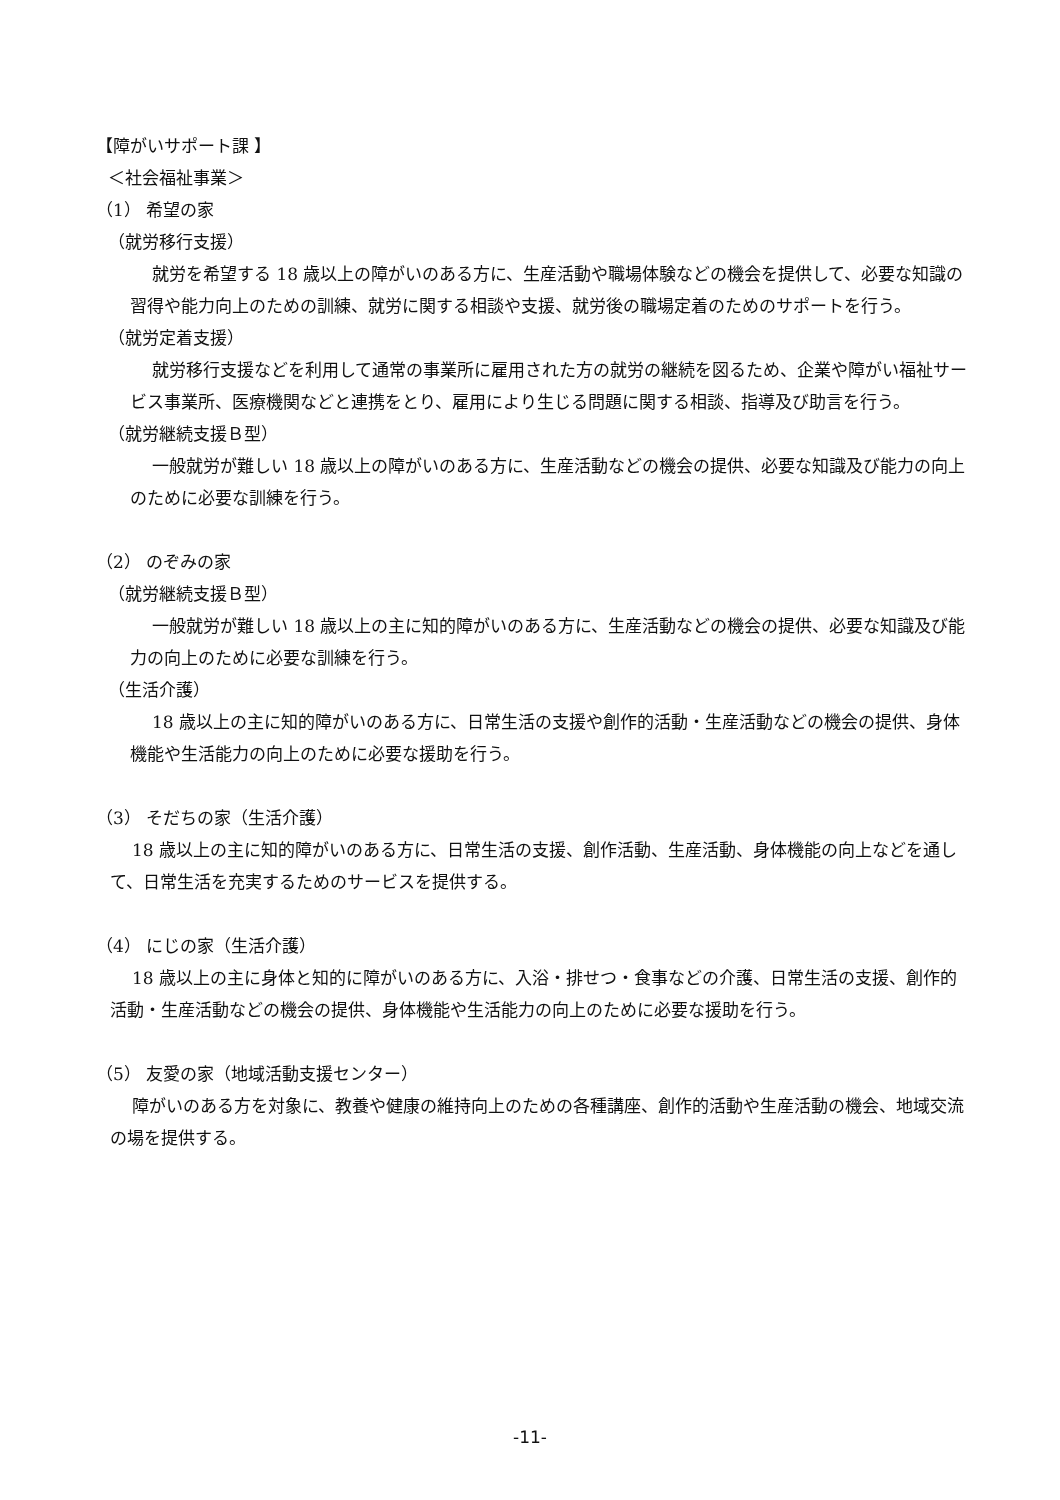【障がいサポート課 】
＜社会福祉事業＞
（1） 希望の家
（就労移行支援）
就労を希望する 18 歳以上の障がいのある方に、生産活動や職場体験などの機会を提供して、必要な知識の習得や能力向上のための訓練、就労に関する相談や支援、就労後の職場定着のためのサポートを行う。
（就労定着支援）
就労移行支援などを利用して通常の事業所に雇用された方の就労の継続を図るため、企業や障がい福祉サービス事業所、医療機関などと連携をとり、雇用により生じる問題に関する相談、指導及び助言を行う。
（就労継続支援Ｂ型）
一般就労が難しい 18 歳以上の障がいのある方に、生産活動などの機会の提供、必要な知識及び能力の向上のために必要な訓練を行う。
（2） のぞみの家
（就労継続支援Ｂ型）
一般就労が難しい 18 歳以上の主に知的障がいのある方に、生産活動などの機会の提供、必要な知識及び能力の向上のために必要な訓練を行う。
（生活介護）
18 歳以上の主に知的障がいのある方に、日常生活の支援や創作的活動・生産活動などの機会の提供、身体機能や生活能力の向上のために必要な援助を行う。
（3） そだちの家（生活介護）
18 歳以上の主に知的障がいのある方に、日常生活の支援、創作活動、生産活動、身体機能の向上などを通して、日常生活を充実するためのサービスを提供する。
（4） にじの家（生活介護）
18 歳以上の主に身体と知的に障がいのある方に、入浴・排せつ・食事などの介護、日常生活の支援、創作的活動・生産活動などの機会の提供、身体機能や生活能力の向上のために必要な援助を行う。
（5） 友愛の家（地域活動支援センター）
障がいのある方を対象に、教養や健康の維持向上のための各種講座、創作的活動や生産活動の機会、地域交流の場を提供する。
-11-